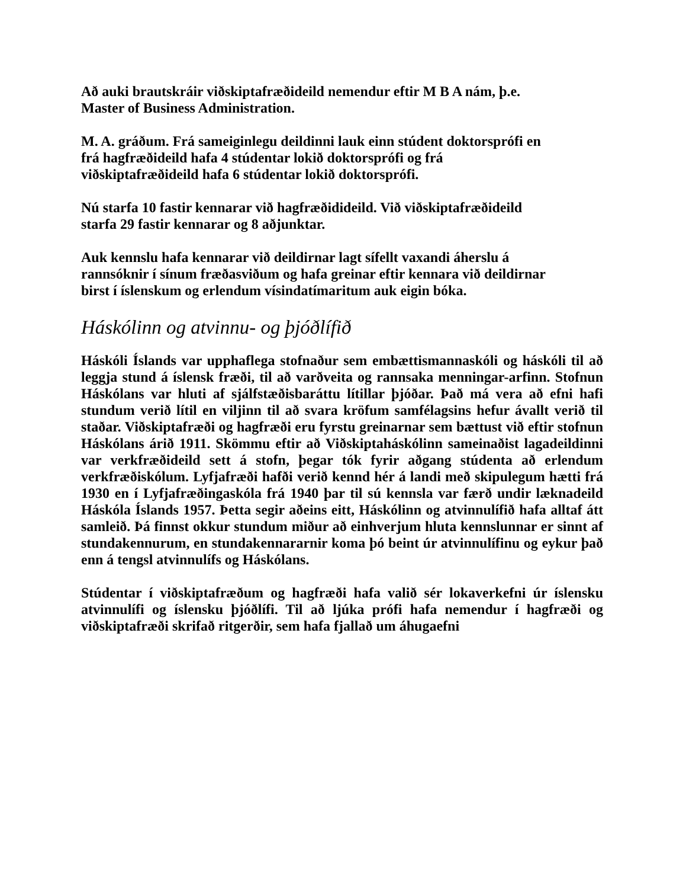Að auki brautskráir viðskiptafræðideild nemendur eftir M B A nám, þ.e.
Master of Business Administration.
M. A. gráðum. Frá sameiginlegu deildinni lauk einn stúdent doktorsprófi en
frá hagfræðideild hafa 4 stúdentar lokið doktorsprófi og frá
viðskiptafræðideild hafa 6 stúdentar lokið doktorsprófi.
Nú starfa 10 fastir kennarar við hagfræðidideild. Við viðskiptafræðideild
starfa 29 fastir kennarar og 8 aðjunktar.
Auk kennslu hafa kennarar við deildirnar lagt sífellt vaxandi áherslu á
rannsóknir í sínum fræðasviðum og hafa greinar eftir kennara við deildirnar
birst í íslenskum og erlendum vísindatímaritum auk eigin bóka.
Háskólinn og atvinnu- og þjóðlífið
Háskóli Íslands var upphaflega stofnaður sem embættismannaskóli og háskóli til að leggja stund á íslensk fræði, til að varðveita og rannsaka menningar-arfinn. Stofnun Háskólans var hluti af sjálfstæðisbaráttu lítillar þjóðar. Það má vera að efni hafi stundum verið lítil en viljinn til að svara kröfum samfélagsins hefur ávallt verið til staðar. Viðskiptafræði og hagfræði eru fyrstu greinarnar sem bættust við eftir stofnun Háskólans árið 1911. Skömmu eftir að Viðskiptaháskólinn sameinaðist lagadeildinni var verkfræðideild sett á stofn, þegar tók fyrir aðgang stúdenta að erlendum verkfræðiskólum. Lyfjafræði hafði verið kennd hér á landi með skipulegum hætti frá 1930 en í Lyfjafræðingaskóla frá 1940 þar til sú kennsla var færð undir læknadeild Háskóla Íslands 1957. Þetta segir aðeins eitt, Háskólinn og atvinnulífið hafa alltaf átt samleið. Þá finnst okkur stundum miður að einhverjum hluta kennslunnar er sinnt af stundakennurum, en stundakennararnir koma þó beint úr atvinnulífinu og eykur það enn á tengsl atvinnulífs og Háskólans.
Stúdentar í viðskiptafræðum og hagfræði hafa valið sér lokaverkefni úr íslensku atvinnulífi og íslensku þjóðlífi. Til að ljúka prófi hafa nemendur í hagfræði og viðskiptafræði skrifað ritgerðir, sem hafa fjallað um áhugaefni